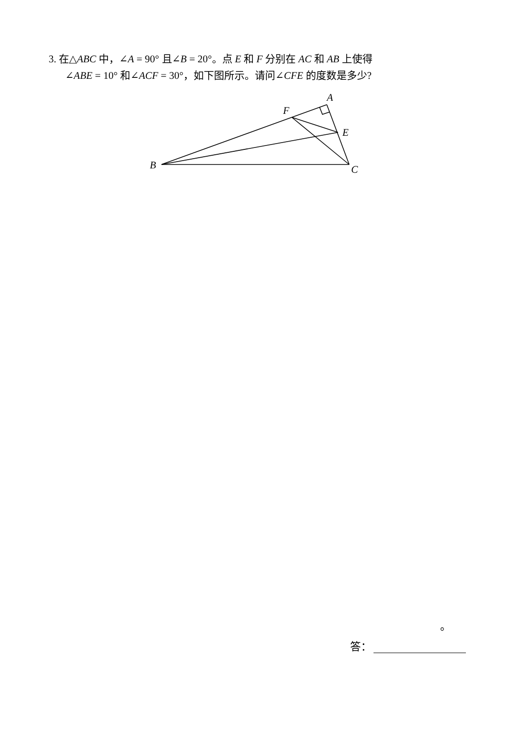3. 在△ABC 中，∠A = 90° 且∠B = 20°。点 E 和 F 分别在 AC 和 AB 上使得
∠ABE = 10° 和∠ACF = 30°，如下图所示。请问∠CFE 的度数是多少?
A
F
E
B
C
。
答：